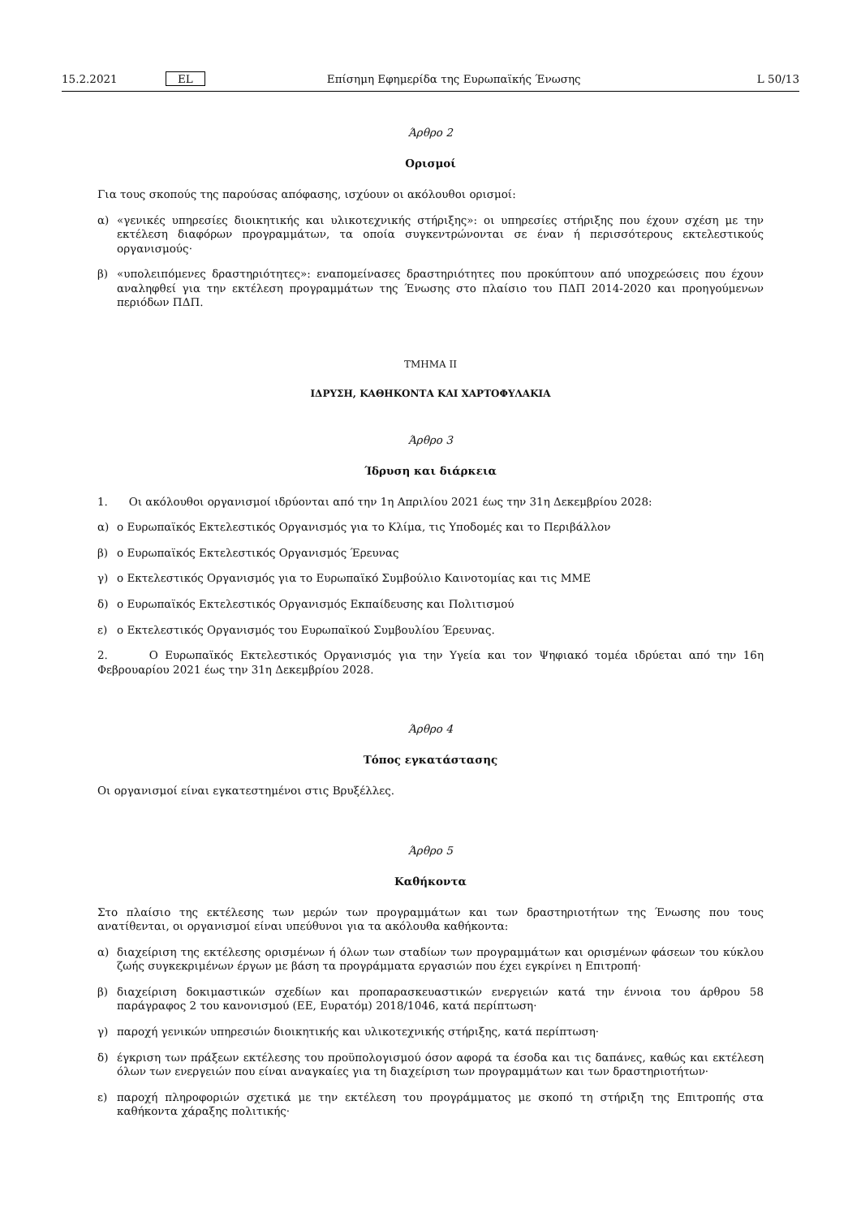15.2.2021 EL Επίσημη Εφημερίδα της Ευρωπαϊκής Ένωσης L 50/13
Άρθρο 2
Ορισμοί
Για τους σκοπούς της παρούσας απόφασης, ισχύουν οι ακόλουθοι ορισμοί:
α) «γενικές υπηρεσίες διοικητικής και υλικοτεχνικής στήριξης»: οι υπηρεσίες στήριξης που έχουν σχέση με την εκτέλεση διαφόρων προγραμμάτων, τα οποία συγκεντρώνονται σε έναν ή περισσότερους εκτελεστικούς οργανισμούς·
β) «υπολειπόμενες δραστηριότητες»: εναπομείνασες δραστηριότητες που προκύπτουν από υποχρεώσεις που έχουν αναληφθεί για την εκτέλεση προγραμμάτων της Ένωσης στο πλαίσιο του ΠΔΠ 2014-2020 και προηγούμενων περιόδων ΠΔΠ.
ΤΜΗΜΑ II
ΙΔΡΥΣΗ, ΚΑΘΗΚΟΝΤΑ ΚΑΙ ΧΑΡΤΟΦΥΛΑΚΙΑ
Άρθρο 3
Ίδρυση και διάρκεια
1. Οι ακόλουθοι οργανισμοί ιδρύονται από την 1η Απριλίου 2021 έως την 31η Δεκεμβρίου 2028:
α) ο Ευρωπαϊκός Εκτελεστικός Οργανισμός για το Κλίμα, τις Υποδομές και το Περιβάλλον
β) ο Ευρωπαϊκός Εκτελεστικός Οργανισμός Έρευνας
γ) ο Εκτελεστικός Οργανισμός για το Ευρωπαϊκό Συμβούλιο Καινοτομίας και τις ΜΜΕ
δ) ο Ευρωπαϊκός Εκτελεστικός Οργανισμός Εκπαίδευσης και Πολιτισμού
ε) ο Εκτελεστικός Οργανισμός του Ευρωπαϊκού Συμβουλίου Έρευνας.
2. Ο Ευρωπαϊκός Εκτελεστικός Οργανισμός για την Υγεία και τον Ψηφιακό τομέα ιδρύεται από την 16η Φεβρουαρίου 2021 έως την 31η Δεκεμβρίου 2028.
Άρθρο 4
Τόπος εγκατάστασης
Οι οργανισμοί είναι εγκατεστημένοι στις Βρυξέλλες.
Άρθρο 5
Καθήκοντα
Στο πλαίσιο της εκτέλεσης των μερών των προγραμμάτων και των δραστηριοτήτων της Ένωσης που τους ανατίθενται, οι οργανισμοί είναι υπεύθυνοι για τα ακόλουθα καθήκοντα:
α) διαχείριση της εκτέλεσης ορισμένων ή όλων των σταδίων των προγραμμάτων και ορισμένων φάσεων του κύκλου ζωής συγκεκριμένων έργων με βάση τα προγράμματα εργασιών που έχει εγκρίνει η Επιτροπή·
β) διαχείριση δοκιμαστικών σχεδίων και προπαρασκευαστικών ενεργειών κατά την έννοια του άρθρου 58 παράγραφος 2 του κανονισμού (ΕΕ, Ευρατόμ) 2018/1046, κατά περίπτωση·
γ) παροχή γενικών υπηρεσιών διοικητικής και υλικοτεχνικής στήριξης, κατά περίπτωση·
δ) έγκριση των πράξεων εκτέλεσης του προϋπολογισμού όσον αφορά τα έσοδα και τις δαπάνες, καθώς και εκτέλεση όλων των ενεργειών που είναι αναγκαίες για τη διαχείριση των προγραμμάτων και των δραστηριοτήτων·
ε) παροχή πληροφοριών σχετικά με την εκτέλεση του προγράμματος με σκοπό τη στήριξη της Επιτροπής στα καθήκοντα χάραξης πολιτικής·